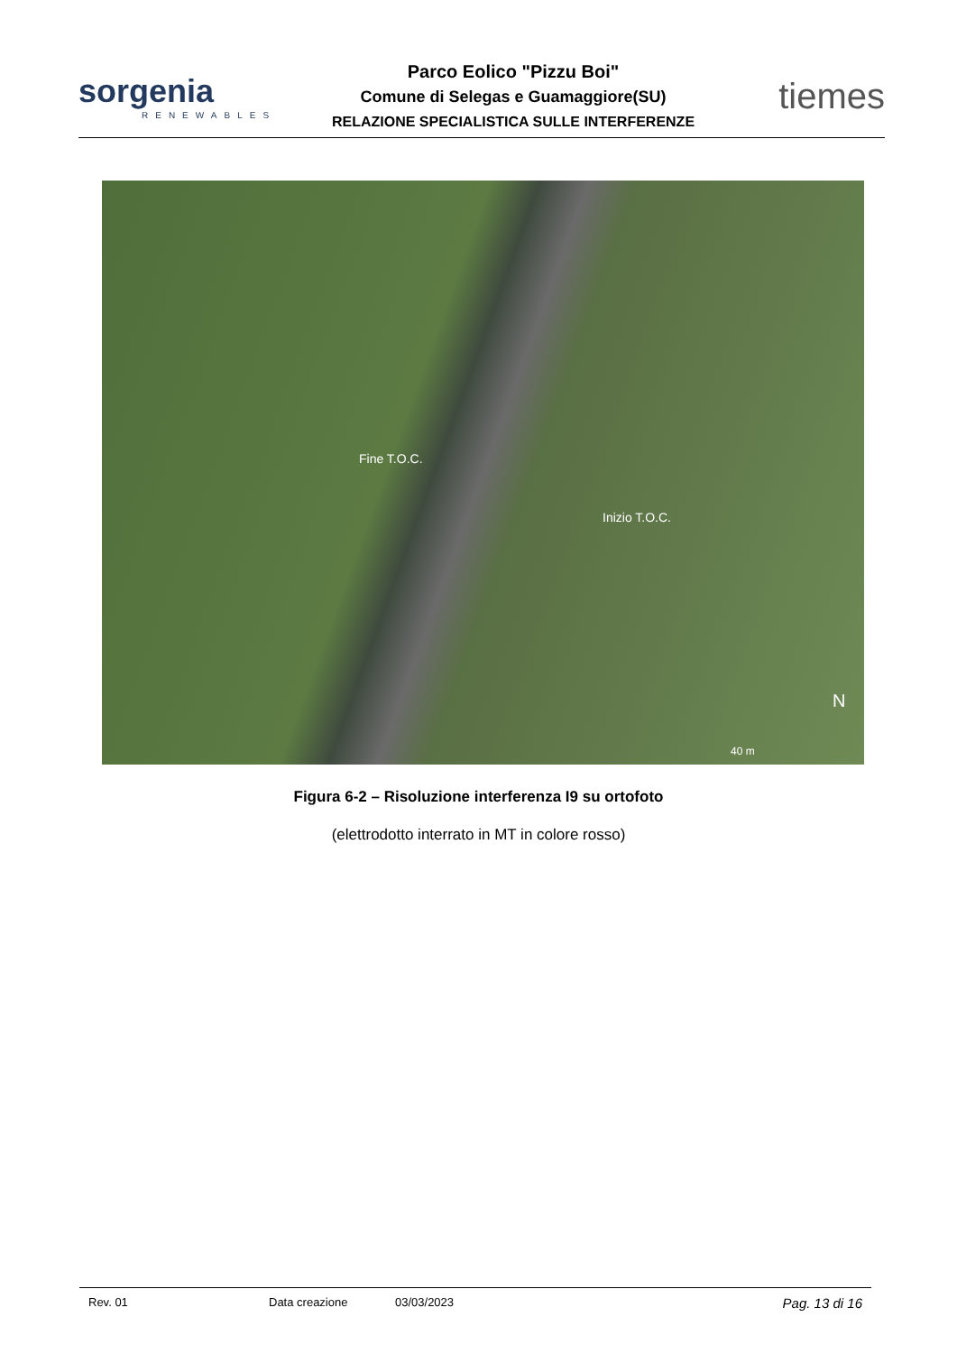sorgenia
RENEWABLES
Parco Eolico "Pizzu Boi"
Comune di Selegas e Guamaggiore(SU)
RELAZIONE SPECIALISTICA SULLE INTERFERENZE
tiemes
Fine T.O.C.
Inizio T.O.C.
N
40 m
Figura 6-2 – Risoluzione interferenza I9 su ortofoto
(elettrodotto interrato in MT in colore rosso)
Rev. 01 Data creazione 03/03/2023 Pag. 13 di 16